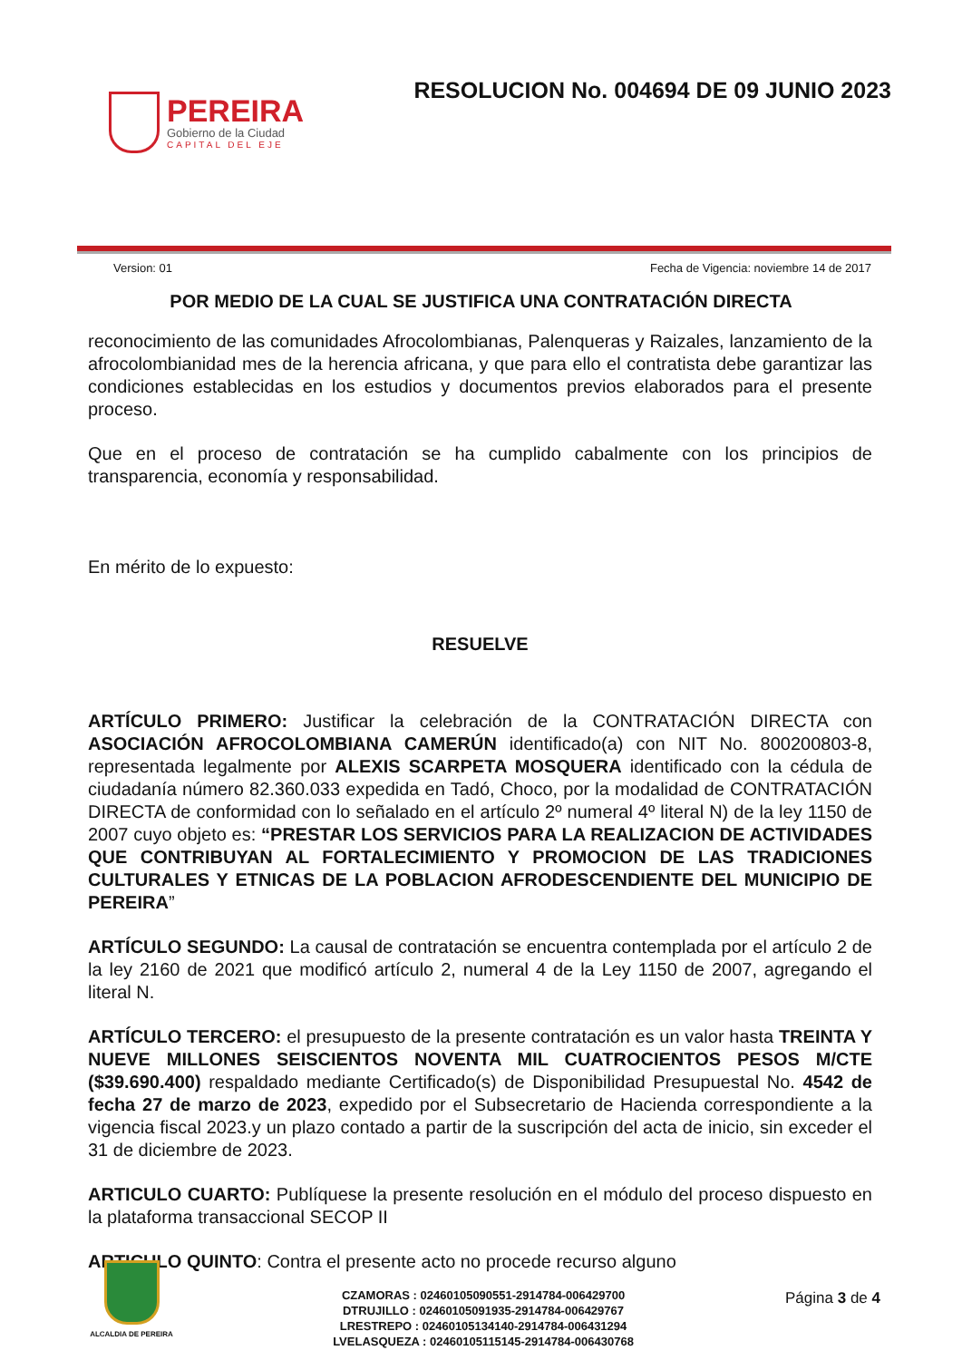PEREIRA
Gobierno de la Ciudad
CAPITAL DEL EJE
RESOLUCION No. 004694 DE 09 JUNIO 2023
Version: 01 Fecha de Vigencia: noviembre 14 de 2017
POR MEDIO DE LA CUAL SE JUSTIFICA UNA CONTRATACIÓN DIRECTA
reconocimiento de las comunidades Afrocolombianas, Palenqueras y Raizales, lanzamiento de la afrocolombianidad mes de la herencia africana, y que para ello el contratista debe garantizar las condiciones establecidas en los estudios y documentos previos elaborados para el presente proceso.
Que en el proceso de contratación se ha cumplido cabalmente con los principios de transparencia, economía y responsabilidad.
En mérito de lo expuesto:
RESUELVE
ARTÍCULO PRIMERO: Justificar la celebración de la CONTRATACIÓN DIRECTA con ASOCIACIÓN AFROCOLOMBIANA CAMERÚN identificado(a) con NIT No. 800200803-8, representada legalmente por ALEXIS SCARPETA MOSQUERA identificado con la cédula de ciudadanía número 82.360.033 expedida en Tadó, Choco, por la modalidad de CONTRATACIÓN DIRECTA de conformidad con lo señalado en el artículo 2º numeral 4º literal N) de la ley 1150 de 2007 cuyo objeto es: “PRESTAR LOS SERVICIOS PARA LA REALIZACION DE ACTIVIDADES QUE CONTRIBUYAN AL FORTALECIMIENTO Y PROMOCION DE LAS TRADICIONES CULTURALES Y ETNICAS DE LA POBLACION AFRODESCENDIENTE DEL MUNICIPIO DE PEREIRA”
ARTÍCULO SEGUNDO: La causal de contratación se encuentra contemplada por el artículo 2 de la ley 2160 de 2021 que modificó artículo 2, numeral 4 de la Ley 1150 de 2007, agregando el literal N.
ARTÍCULO TERCERO: el presupuesto de la presente contratación es un valor hasta TREINTA Y NUEVE MILLONES SEISCIENTOS NOVENTA MIL CUATROCIENTOS PESOS M/CTE ($39.690.400) respaldado mediante Certificado(s) de Disponibilidad Presupuestal No. 4542 de fecha 27 de marzo de 2023, expedido por el Subsecretario de Hacienda correspondiente a la vigencia fiscal 2023.y un plazo contado a partir de la suscripción del acta de inicio, sin exceder el 31 de diciembre de 2023.
ARTICULO CUARTO: Publíquese la presente resolución en el módulo del proceso dispuesto en la plataforma transaccional SECOP II
ARTICULO QUINTO: Contra el presente acto no procede recurso alguno
ALCALDIA DE PEREIRA
CZAMORAS : 02460105090551-2914784-006429700
DTRUJILLO : 02460105091935-2914784-006429767
LRESTREPO : 02460105134140-2914784-006431294
LVELASQUEZA : 02460105115145-2914784-006430768
Página 3 de 4